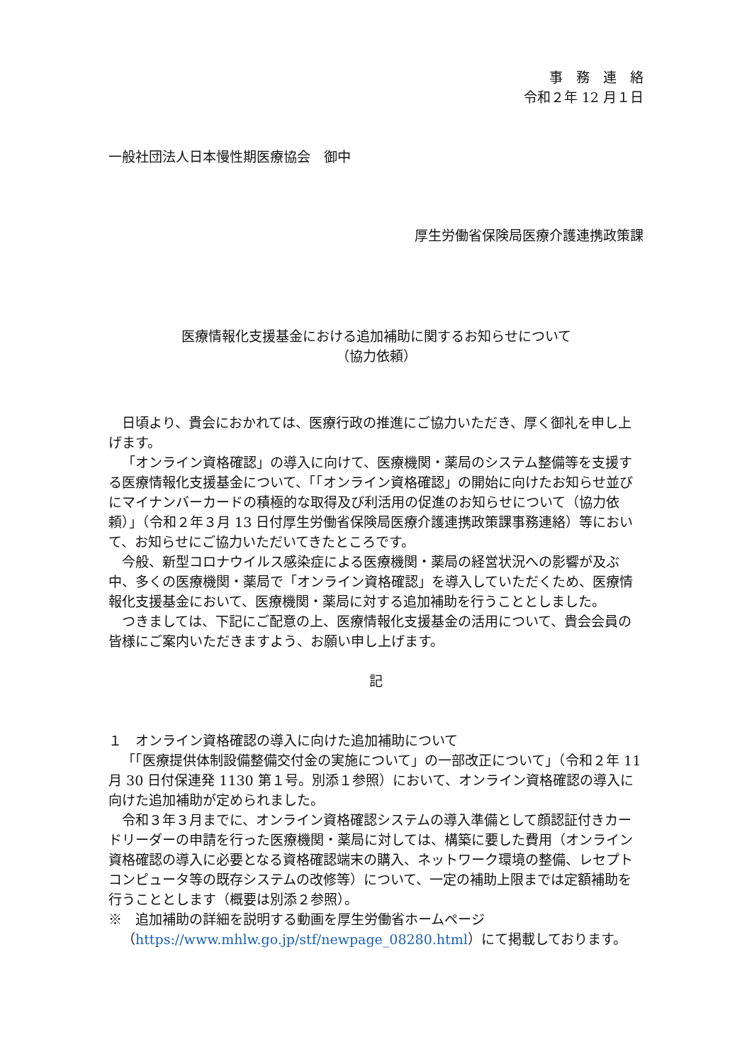事　務　連　絡
令和２年 12 月１日
一般社団法人日本慢性期医療協会　御中
厚生労働省保険局医療介護連携政策課
医療情報化支援基金における追加補助に関するお知らせについて
（協力依頼）
日頃より、貴会におかれては、医療行政の推進にご協力いただき、厚く御礼を申し上げます。
「オンライン資格確認」の導入に向けて、医療機関・薬局のシステム整備等を支援する医療情報化支援基金について、「「オンライン資格確認」の開始に向けたお知らせ並びにマイナンバーカードの積極的な取得及び利活用の促進のお知らせについて（協力依頼）」（令和２年３月 13 日付厚生労働省保険局医療介護連携政策課事務連絡）等において、お知らせにご協力いただいてきたところです。
今般、新型コロナウイルス感染症による医療機関・薬局の経営状況への影響が及ぶ中、多くの医療機関・薬局で「オンライン資格確認」を導入していただくため、医療情報化支援基金において、医療機関・薬局に対する追加補助を行うこととしました。
つきましては、下記にご配意の上、医療情報化支援基金の活用について、貴会会員の皆様にご案内いただきますよう、お願い申し上げます。
記
１　オンライン資格確認の導入に向けた追加補助について
「「医療提供体制設備整備交付金の実施について」の一部改正について」（令和２年 11 月 30 日付保連発 1130 第１号。別添１参照）において、オンライン資格確認の導入に向けた追加補助が定められました。
令和３年３月までに、オンライン資格確認システムの導入準備として顔認証付きカードリーダーの申請を行った医療機関・薬局に対しては、構築に要した費用（オンライン資格確認の導入に必要となる資格確認端末の購入、ネットワーク環境の整備、レセプトコンピュータ等の既存システムの改修等）について、一定の補助上限までは定額補助を行うこととします（概要は別添２参照）。
※　追加補助の詳細を説明する動画を厚生労働省ホームページ（https://www.mhlw.go.jp/stf/newpage_08280.html）にて掲載しております。